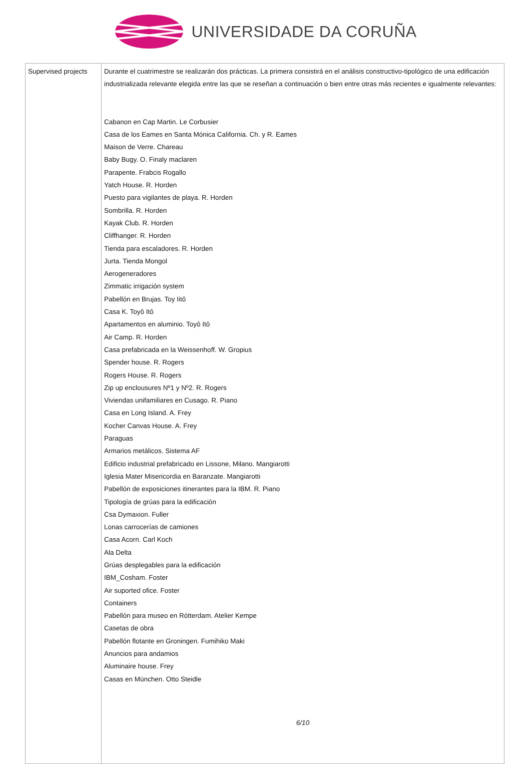UNIVERSIDADE DA CORUÑA
| Supervised projects | Durante el cuatrimestre se realizarán dos prácticas. La primera consistirá en el análisis constructivo-tipológico de una edificación industrializada relevante elegida entre las que se reseñan a continuación o bien entre otras más recientes e igualmente relevantes: Cabanon en Cap Martin. Le Corbusier Casa de los Eames en Santa Mónica California. Ch. y R. Eames Maison de Verre. Chareau Baby Bugy. O. Finaly maclaren Parapente. Frabcis Rogallo Yatch House. R. Horden Puesto para vigilantes de playa. R. Horden Sombrilla. R. Horden Kayak Club. R. Horden Cliffhanger. R. Horden Tienda para escaladores. R. Horden Jurta. Tienda Mongol Aerogeneradores Zimmatic irrigación system Pabellón en Brujas. Toy Iitô Casa K. Toyô Itô Apartamentos en aluminio. Toyô Itô Air Camp. R. Horden Casa prefabricada en la Weissenhoff. W. Gropius Spender house. R. Rogers Rogers House. R. Rogers Zip up enclousures Nº1 y Nº2. R. Rogers Viviendas unifamiliares en Cusago. R. Piano Casa en Long Island. A. Frey Kocher Canvas House. A. Frey Paraguas Armarios metálicos. Sistema AF Edificio industrial prefabricado en Lissone, Milano. Mangiarotti Iglesia Mater Misericordia en Baranzate. Mangiarotti Pabellón de exposiciones itinerantes para la IBM. R. Piano Tipología de grúas para la edificación Csa Dymaxion. Fuller Lonas carrocerías de camiones Casa Acorn. Carl Koch Ala Delta Grúas desplegables para la edificación IBM_Cosham. Foster Air suported ofice. Foster Containers Pabellón para museo en Rótterdam. Atelier Kempe Casetas de obra Pabellón flotante en Groningen. Fumihiko Maki Anuncios para andamios Aluminaire house. Frey Casas en München. Otto Steidle 6/10 |